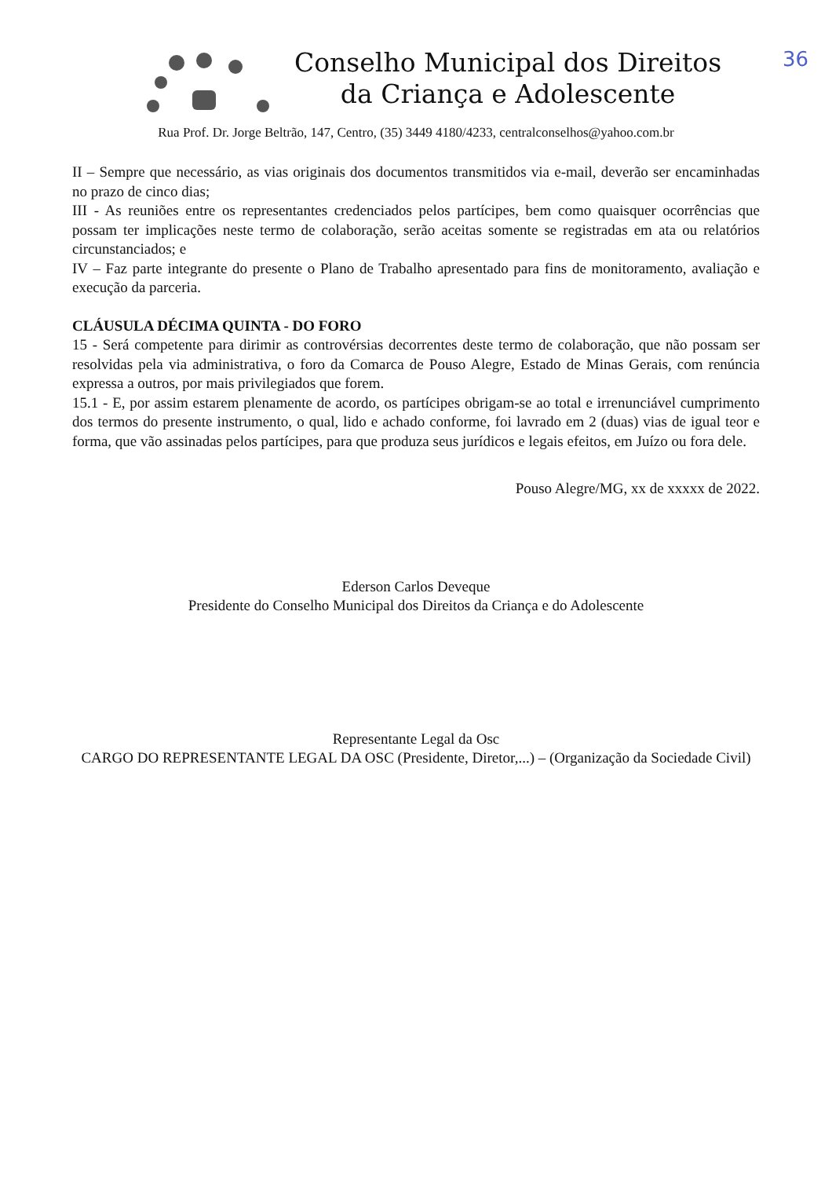36
Conselho Municipal dos Direitos
da Criança e Adolescente
Rua Prof. Dr. Jorge Beltrão, 147, Centro, (35) 3449 4180/4233, centralconselhos@yahoo.com.br
II – Sempre que necessário, as vias originais dos documentos transmitidos via e-mail, deverão ser encaminhadas no prazo de cinco dias;
III - As reuniões entre os representantes credenciados pelos partícipes, bem como quaisquer ocorrências que possam ter implicações neste termo de colaboração, serão aceitas somente se registradas em ata ou relatórios circunstanciados; e
IV – Faz parte integrante do presente o Plano de Trabalho apresentado para fins de monitoramento, avaliação e execução da parceria.
CLÁUSULA DÉCIMA QUINTA - DO FORO
15 - Será competente para dirimir as controvérsias decorrentes deste termo de colaboração, que não possam ser resolvidas pela via administrativa, o foro da Comarca de Pouso Alegre, Estado de Minas Gerais, com renúncia expressa a outros, por mais privilegiados que forem.
15.1 - E, por assim estarem plenamente de acordo, os partícipes obrigam-se ao total e irrenunciável cumprimento dos termos do presente instrumento, o qual, lido e achado conforme, foi lavrado em 2 (duas) vias de igual teor e forma, que vão assinadas pelos partícipes, para que produza seus jurídicos e legais efeitos, em Juízo ou fora dele.
Pouso Alegre/MG, xx de xxxxx de 2022.
Ederson Carlos Deveque
Presidente do Conselho Municipal dos Direitos da Criança e do Adolescente
Representante Legal da Osc
CARGO DO REPRESENTANTE LEGAL DA OSC (Presidente, Diretor,...) – (Organização da Sociedade Civil)